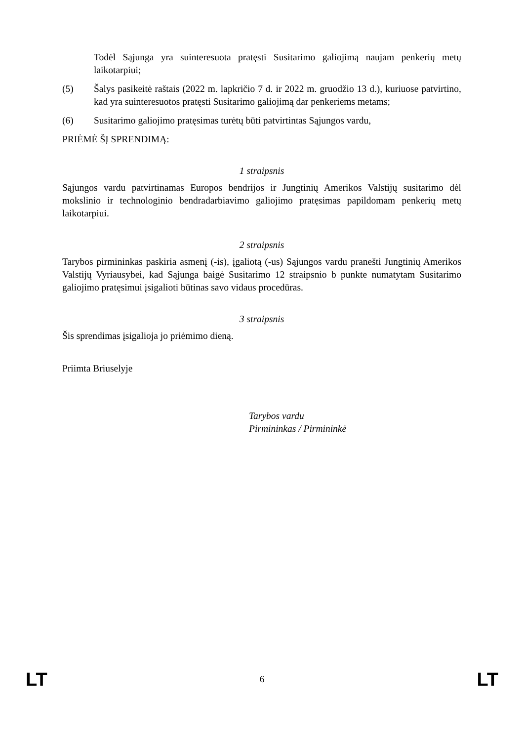Todėl Sąjunga yra suinteresuota pratęsti Susitarimo galiojimą naujam penkerių metų laikotarpiui;
(5) Šalys pasikeitė raštais (2022 m. lapkričio 7 d. ir 2022 m. gruodžio 13 d.), kuriuose patvirtino, kad yra suinteresuotos pratęsti Susitarimo galiojimą dar penkeriems metams;
(6) Susitarimo galiojimo pratęsimas turėtų būti patvirtintas Sąjungos vardu,
PRIĖMĖ ŠĮ SPRENDIMĄ:
1 straipsnis
Sąjungos vardu patvirtinamas Europos bendrijos ir Jungtinių Amerikos Valstijų susitarimo dėl mokslinio ir technologinio bendradarbiavimo galiojimo pratęsimas papildomam penkerių metų laikotarpiui.
2 straipsnis
Tarybos pirmininkas paskiria asmenį (-is), įgaliotą (-us) Sąjungos vardu pranešti Jungtinių Amerikos Valstijų Vyriausybei, kad Sąjunga baigė Susitarimo 12 straipsnio b punkte numatytam Susitarimo galiojimo pratęsimui įsigalioti būtinas savo vidaus procedūras.
3 straipsnis
Šis sprendimas įsigalioja jo priėmimo dieną.
Priimta Briuselyje
Tarybos vardu
Pirmininkas / Pirmininkė
LT 6 LT